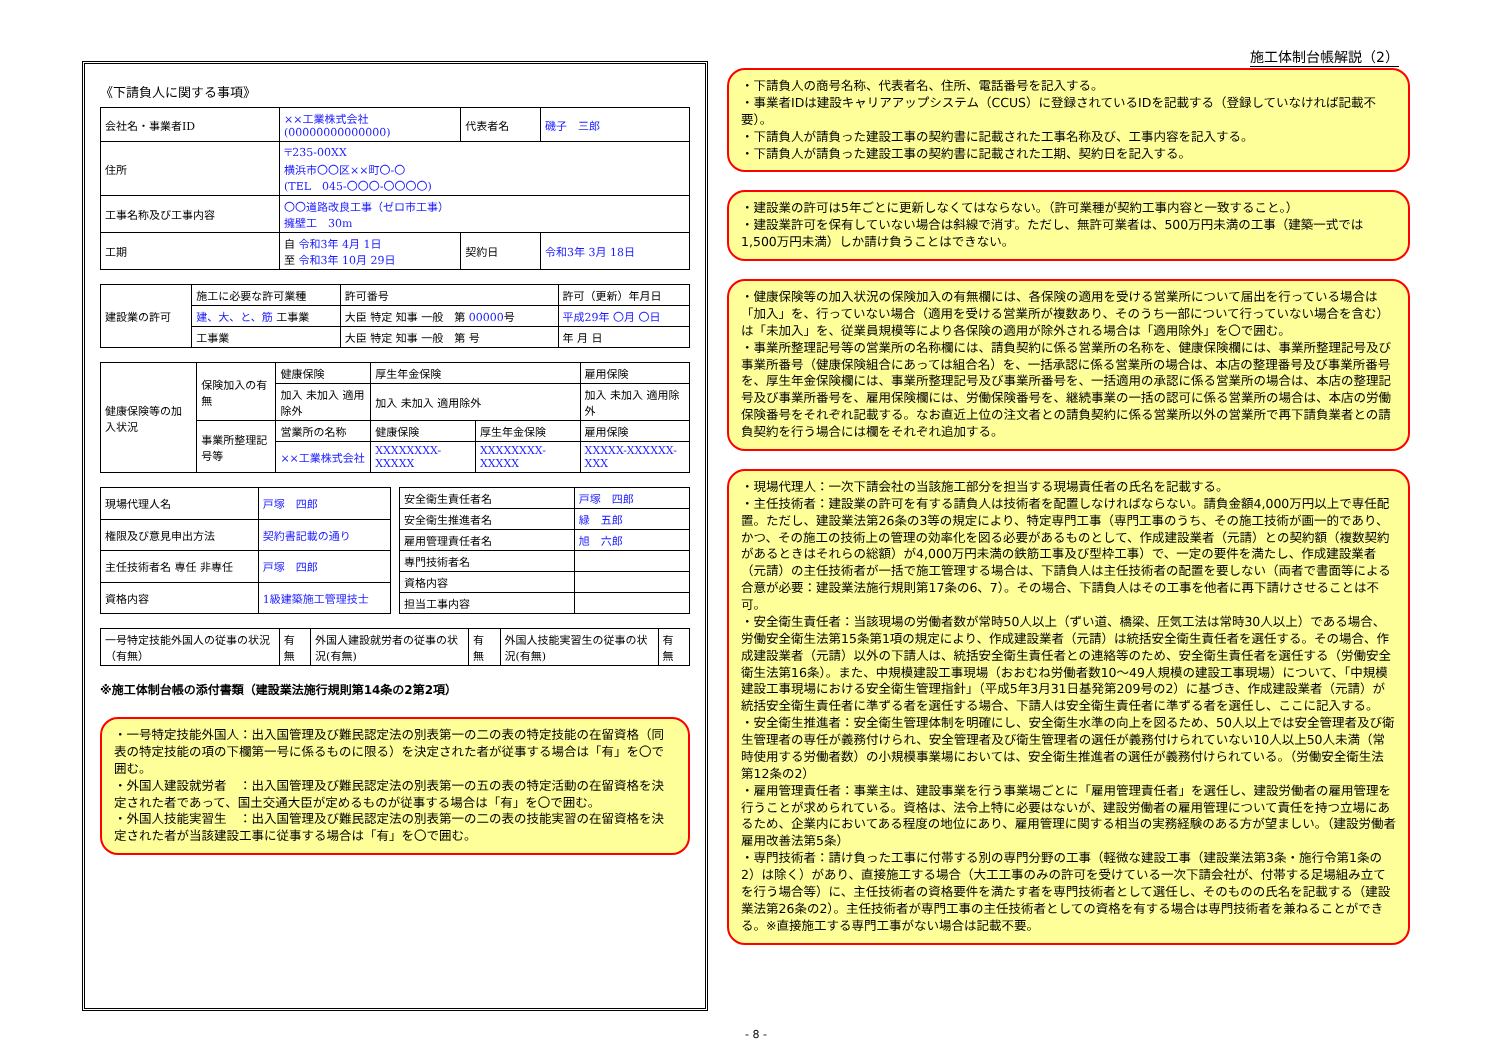施工体制台帳解説（2）
《下請負人に関する事項》
| 会社名・事業者ID | ××工業株式会社 (00000000000000) | 代表者名 | 磯子 三郎 |
| 住所 | 〒235-00XX 横浜市〇〇区××町〇-〇 (TEL 045-〇〇〇-〇〇〇〇) | | |
| 工事名称及び工事内容 | 〇〇道路改良工事（ゼロ市工事） 擁壁工 30m | | |
| 工期 | 自 令和3年 4月 1日 至 令和3年 10月 29日 | 契約日 | 令和3年 3月 18日 |
| 建設業の許可 | 施工に必要な許可業種 | 許可番号 | 許可（更新）年月日 |
| | 建、大、と、筋 工事業 | 大臣 特定 知事 一般 第 00000 号 | 平成29年 〇月 〇日 |
| | 工事業 | 大臣 特定 知事 一般 第 号 | 年 月 日 |
| 健康保険等の加入状況 | 保険加入の有無 | 健康保険 | 厚生年金保険 | | 雇用保険 |
| | | 加入 未加入 適用除外 | 加入 未加入 適用除外 | | 加入 未加入 適用除外 |
| | 事業所整理記号等 | 営業所の名称 | 健康保険 | 厚生年金保険 | 雇用保険 |
| | | ××工業株式会社 | XXXXXXXX-XXXXX | XXXXXXXX-XXXXX | XXXXX-XXXXXX-XXX |
| 現場代理人名 | 戸塚 四郎 |
| 権限及び意見申出方法 | 契約書記載の通り |
| 主任技術者名 専任 非専任 | 戸塚 四郎 |
| 資格内容 | 1級建築施工管理技士 |
| 安全衛生責任者名 | 戸塚 四郎 |
| 安全衛生推進者名 | 緑 五郎 |
| 雇用管理責任者名 | 旭 六郎 |
| 専門技術者名 | |
| 資格内容 | |
| 担当工事内容 | |
| 一号特定技能外国人の従事の状況（有無） | 有 無 | 外国人建設就労者の従事の状況(有無) | 有 無 | 外国人技能実習生の従事の状況(有無) | 有 無 |
※施工体制台帳の添付書類（建設業法施行規則第14条の2第2項）
・一号特定技能外国人：出入国管理及び難民認定法の別表第一の二の表の特定技能の在留資格（同表の特定技能の項の下欄第一号に係るものに限る）を決定された者が従事する場合は「有」を〇で囲む。
・外国人建設就労者　：出入国管理及び難民認定法の別表第一の五の表の特定活動の在留資格を決定された者であって、国土交通大臣が定めるものが従事する場合は「有」を〇で囲む。
・外国人技能実習生　：出入国管理及び難民認定法の別表第一の二の表の技能実習の在留資格を決定された者が当該建設工事に従事する場合は「有」を〇で囲む。
・下請負人の商号名称、代表者名、住所、電話番号を記入する。
・事業者IDは建設キャリアアップシステム（CCUS）に登録されているIDを記載する（登録していなければ記載不要）。
・下請負人が請負った建設工事の契約書に記載された工事名称及び、工事内容を記入する。
・下請負人が請負った建設工事の契約書に記載された工期、契約日を記入する。
・建設業の許可は5年ごとに更新しなくてはならない。（許可業種が契約工事内容と一致すること。）
・建設業許可を保有していない場合は斜線で消す。ただし、無許可業者は、500万円未満の工事（建築一式では1,500万円未満）しか請け負うことはできない。
・健康保険等の加入状況の保険加入の有無欄には、各保険の適用を受ける営業所について届出を行っている場合は「加入」を、行っていない場合（適用を受ける営業所が複数あり、そのうち一部について行っていない場合を含む）は「未加入」を、従業員規模等により各保険の適用が除外される場合は「適用除外」を〇で囲む。
・事業所整理記号等の営業所の名称欄には、請負契約に係る営業所の名称を、健康保険欄には、事業所整理記号及び事業所番号（健康保険組合にあっては組合名）を、一括承認に係る営業所の場合は、本店の整理番号及び事業所番号を、厚生年金保険欄には、事業所整理記号及び事業所番号を、一括適用の承認に係る営業所の場合は、本店の整理記号及び事業所番号を、雇用保険欄には、労働保険番号を、継続事業の一括の認可に係る営業所の場合は、本店の労働保険番号をそれぞれ記載する。なお直近上位の注文者との請負契約に係る営業所以外の営業所で再下請負業者との請負契約を行う場合には欄をそれぞれ追加する。
・現場代理人：一次下請会社の当該施工部分を担当する現場責任者の氏名を記載する。
・主任技術者：建設業の許可を有する請負人は技術者を配置しなければならない。請負金額4,000万円以上で専任配置。ただし、建設業法第26条の3等の規定により、特定専門工事（専門工事のうち、その施工技術が画一的であり、かつ、その施工の技術上の管理の効率化を図る必要があるものとして、作成建設業者（元請）との契約額（複数契約があるときはそれらの総額）が4,000万円未満の鉄筋工事及び型枠工事）で、一定の要件を満たし、作成建設業者（元請）の主任技術者が一括で施工管理する場合は、下請負人は主任技術者の配置を要しない（両者で書面等による合意が必要：建設業法施行規則第17条の6、7）。その場合、下請負人はその工事を他者に再下請けさせることは不可。
・安全衛生責任者：当該現場の労働者数が常時50人以上（ずい道、橋梁、圧気工法は常時30人以上）である場合、労働安全衛生法第15条第1項の規定により、作成建設業者（元請）は統括安全衛生責任者を選任する。その場合、作成建設業者（元請）以外の下請人は、統括安全衛生責任者との連絡等のため、安全衛生責任者を選任する（労働安全衛生法第16条）。また、中規模建設工事現場（おおむね労働者数10～49人規模の建設工事現場）について、「中規模建設工事現場における安全衛生管理指針」（平成5年3月31日基発第209号の2）に基づき、作成建設業者（元請）が統括安全衛生責任者に準ずる者を選任する場合、下請人は安全衛生責任者に準ずる者を選任し、ここに記入する。
・安全衛生推進者：安全衛生管理体制を明確にし、安全衛生水準の向上を図るため、50人以上では安全管理者及び衛生管理者の専任が義務付けられ、安全管理者及び衛生管理者の選任が義務付けられていない10人以上50人未満（常時使用する労働者数）の小規模事業場においては、安全衛生推進者の選任が義務付けられている。（労働安全衛生法第12条の2）
・雇用管理責任者：事業主は、建設事業を行う事業場ごとに「雇用管理責任者」を選任し、建設労働者の雇用管理を行うことが求められている。資格は、法令上特に必要はないが、建設労働者の雇用管理について責任を持つ立場にあるため、企業内においてある程度の地位にあり、雇用管理に関する相当の実務経験のある方が望ましい。（建設労働者雇用改善法第5条）
・専門技術者：請け負った工事に付帯する別の専門分野の工事（軽微な建設工事（建設業法第3条・施行令第1条の2）は除く）があり、直接施工する場合（大工工事のみの許可を受けている一次下請会社が、付帯する足場組み立てを行う場合等）に、主任技術者の資格要件を満たす者を専門技術者として選任し、そのものの氏名を記載する（建設業法第26条の2）。主任技術者が専門工事の主任技術者としての資格を有する場合は専門技術者を兼ねることができる。※直接施工する専門工事がない場合は記載不要。
- 8 -